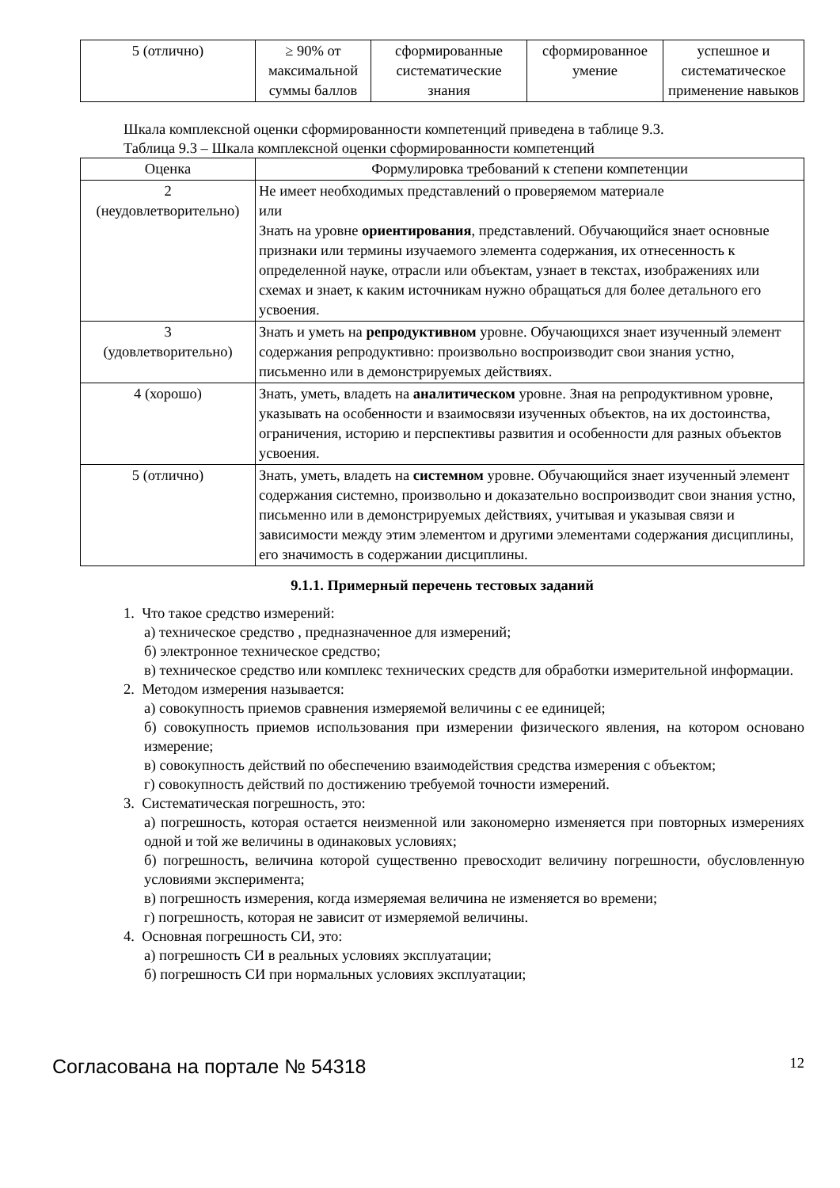| 5 (отлично) | ≥ 90% от максимальной суммы баллов | сформированные систематические знания | сформированное умение | успешное и систематическое применение навыков |
Шкала комплексной оценки сформированности компетенций приведена в таблице 9.3.
Таблица 9.3 – Шкала комплексной оценки сформированности компетенций
| Оценка | Формулировка требований к степени компетенции |
| --- | --- |
| 2 (неудовлетворительно) | Не имеет необходимых представлений о проверяемом материале или Знать на уровне ориентирования , представлений. Обучающийся знает основные признаки или термины изучаемого элемента содержания, их отнесенность к определенной науке, отрасли или объектам, узнает в текстах, изображениях или схемах и знает, к каким источникам нужно обращаться для более детального его усвоения. |
| 3 (удовлетворительно) | Знать и уметь на репродуктивном уровне. Обучающихся знает изученный элемент содержания репродуктивно: произвольно воспроизводит свои знания устно, письменно или в демонстрируемых действиях. |
| 4 (хорошо) | Знать, уметь, владеть на аналитическом уровне. Зная на репродуктивном уровне, указывать на особенности и взаимосвязи изученных объектов, на их достоинства, ограничения, историю и перспективы развития и особенности для разных объектов усвоения. |
| 5 (отлично) | Знать, уметь, владеть на системном уровне. Обучающийся знает изученный элемент содержания системно, произвольно и доказательно воспроизводит свои знания устно, письменно или в демонстрируемых действиях, учитывая и указывая связи и зависимости между этим элементом и другими элементами содержания дисциплины, его значимость в содержании дисциплины. |
9.1.1. Примерный перечень тестовых заданий
1. Что такое средство измерений:
а) техническое средство , предназначенное для измерений;
б) электронное техническое средство;
в) техническое средство или комплекс технических средств для обработки измерительной информации.
2. Методом измерения называется:
а) совокупность приемов сравнения измеряемой величины с ее единицей;
б) совокупность приемов использования при измерении физического явления, на котором основано измерение;
в) совокупность действий по обеспечению взаимодействия средства измерения с объектом;
г) совокупность действий по достижению требуемой точности измерений.
3. Систематическая погрешность, это:
а) погрешность, которая остается неизменной или закономерно изменяется при повторных измерениях одной и той же величины в одинаковых условиях;
б) погрешность, величина которой существенно превосходит величину погрешности, обусловленную условиями эксперимента;
в) погрешность измерения, когда измеряемая величина не изменяется во времени;
г) погрешность, которая не зависит от измеряемой величины.
4. Основная погрешность СИ, это:
а) погрешность СИ в реальных условиях эксплуатации;
б) погрешность СИ при нормальных условиях эксплуатации;
Согласована на портале № 54318 12